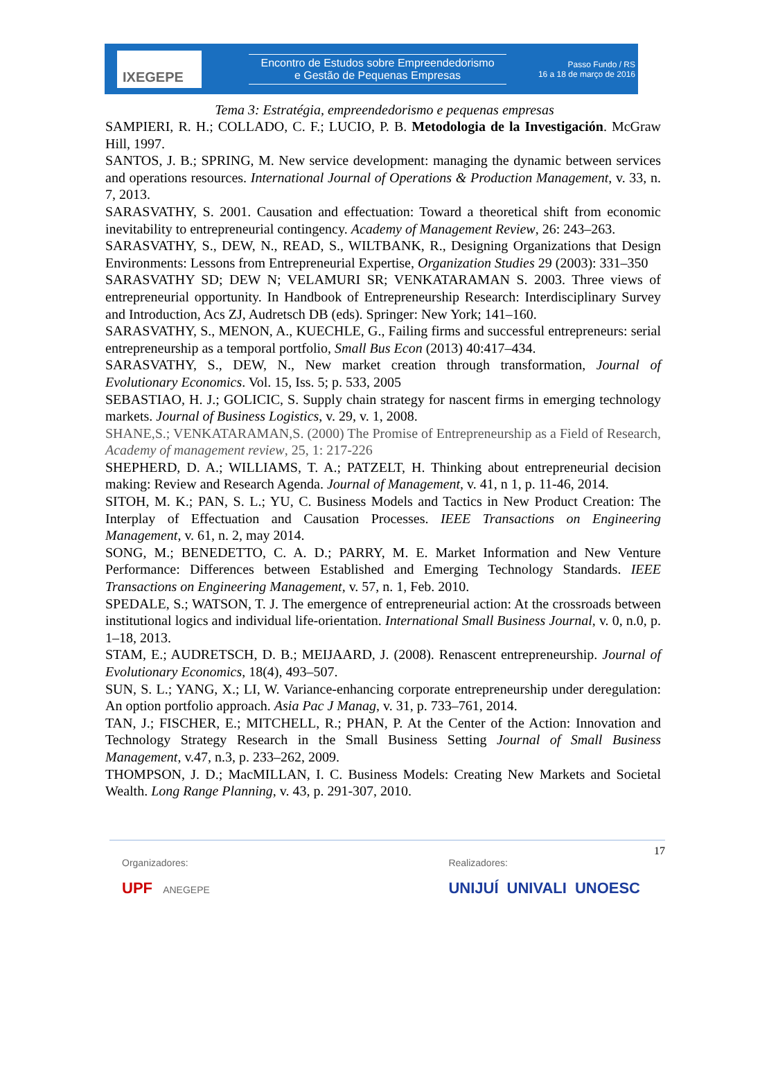IXEGEPE
Encontro de Estudos sobre Empreendedorismo
e Gestão de Pequenas Empresas
Passo Fundo / RS
16 a 18 de março de 2016
Tema 3: Estratégia, empreendedorismo e pequenas empresas
SAMPIERI, R. H.; COLLADO, C. F.; LUCIO, P. B. Metodologia de la Investigación. McGraw Hill, 1997.
SANTOS, J. B.; SPRING, M. New service development: managing the dynamic between services and operations resources. International Journal of Operations & Production Management, v. 33, n. 7, 2013.
SARASVATHY, S. 2001. Causation and effectuation: Toward a theoretical shift from economic inevitability to entrepreneurial contingency. Academy of Management Review, 26: 243–263.
SARASVATHY, S., DEW, N., READ, S., WILTBANK, R., Designing Organizations that Design Environments: Lessons from Entrepreneurial Expertise, Organization Studies 29 (2003): 331–350
SARASVATHY SD; DEW N; VELAMURI SR; VENKATARAMAN S. 2003. Three views of entrepreneurial opportunity. In Handbook of Entrepreneurship Research: Interdisciplinary Survey and Introduction, Acs ZJ, Audretsch DB (eds). Springer: New York; 141–160.
SARASVATHY, S., MENON, A., KUECHLE, G., Failing firms and successful entrepreneurs: serial entrepreneurship as a temporal portfolio, Small Bus Econ (2013) 40:417–434.
SARASVATHY, S., DEW, N., New market creation through transformation, Journal of Evolutionary Economics. Vol. 15, Iss. 5; p. 533, 2005
SEBASTIAO, H. J.; GOLICIC, S. Supply chain strategy for nascent firms in emerging technology markets. Journal of Business Logistics, v. 29, v. 1, 2008.
SHANE,S.; VENKATARAMAN,S. (2000) The Promise of Entrepreneurship as a Field of Research, Academy of management review, 25, 1: 217-226
SHEPHERD, D. A.; WILLIAMS, T. A.; PATZELT, H. Thinking about entrepreneurial decision making: Review and Research Agenda. Journal of Management, v. 41, n 1, p. 11-46, 2014.
SITOH, M. K.; PAN, S. L.; YU, C. Business Models and Tactics in New Product Creation: The Interplay of Effectuation and Causation Processes. IEEE Transactions on Engineering Management, v. 61, n. 2, may 2014.
SONG, M.; BENEDETTO, C. A. D.; PARRY, M. E. Market Information and New Venture Performance: Differences between Established and Emerging Technology Standards. IEEE Transactions on Engineering Management, v. 57, n. 1, Feb. 2010.
SPEDALE, S.; WATSON, T. J. The emergence of entrepreneurial action: At the crossroads between institutional logics and individual life-orientation. International Small Business Journal, v. 0, n.0, p. 1–18, 2013.
STAM, E.; AUDRETSCH, D. B.; MEIJAARD, J. (2008). Renascent entrepreneurship. Journal of Evolutionary Economics, 18(4), 493–507.
SUN, S. L.; YANG, X.; LI, W. Variance-enhancing corporate entrepreneurship under deregulation: An option portfolio approach. Asia Pac J Manag, v. 31, p. 733–761, 2014.
TAN, J.; FISCHER, E.; MITCHELL, R.; PHAN, P. At the Center of the Action: Innovation and Technology Strategy Research in the Small Business Setting Journal of Small Business Management, v.47, n.3, p. 233–262, 2009.
THOMPSON, J. D.; MacMILLAN, I. C. Business Models: Creating New Markets and Societal Wealth. Long Range Planning, v. 43, p. 291-307, 2010.
17
Organizadores:
UPF ANEGEPE
Realizadores:
UNIJUÍ UNIVALI UNOESC